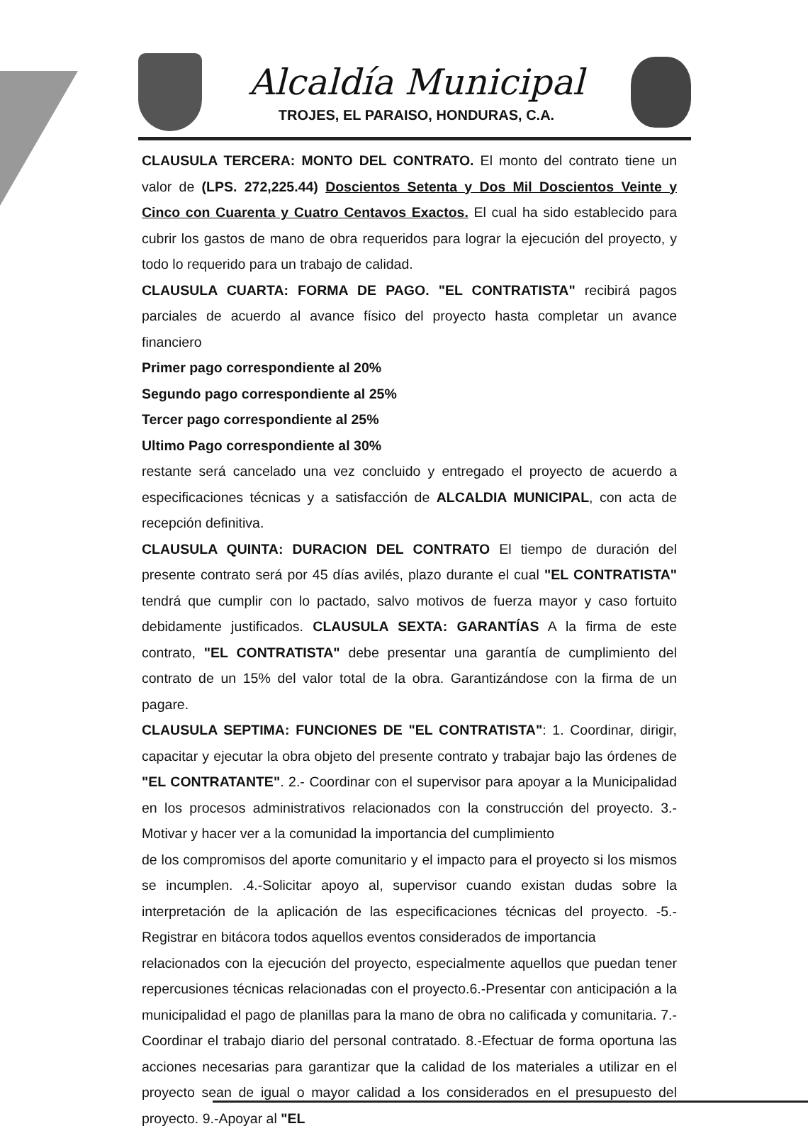Alcaldía Municipal
TROJES, EL PARAISO, HONDURAS, C.A.
CLAUSULA TERCERA: MONTO DEL CONTRATO. El monto del contrato tiene un valor de (LPS. 272,225.44) Doscientos Setenta y Dos Mil Doscientos Veinte y Cinco con Cuarenta y Cuatro Centavos Exactos. El cual ha sido establecido para cubrir los gastos de mano de obra requeridos para lograr la ejecución del proyecto, y todo lo requerido para un trabajo de calidad.
CLAUSULA CUARTA: FORMA DE PAGO. "EL CONTRATISTA" recibirá pagos parciales de acuerdo al avance físico del proyecto hasta completar un avance financiero
Primer pago correspondiente al 20%
Segundo pago correspondiente al 25%
Tercer pago correspondiente al 25%
Ultimo Pago correspondiente al 30%
restante será cancelado una vez concluido y entregado el proyecto de acuerdo a especificaciones técnicas y a satisfacción de ALCALDIA MUNICIPAL, con acta de recepción definitiva.
CLAUSULA QUINTA: DURACION DEL CONTRATO El tiempo de duración del presente contrato será por 45 días avilés, plazo durante el cual "EL CONTRATISTA" tendrá que cumplir con lo pactado, salvo motivos de fuerza mayor y caso fortuito debidamente justificados. CLAUSULA SEXTA: GARANTÍAS A la firma de este contrato, "EL CONTRATISTA" debe presentar una garantía de cumplimiento del contrato de un 15% del valor total de la obra. Garantizándose con la firma de un pagare.
CLAUSULA SEPTIMA: FUNCIONES DE "EL CONTRATISTA": 1. Coordinar, dirigir, capacitar y ejecutar la obra objeto del presente contrato y trabajar bajo las órdenes de "EL CONTRATANTE". 2.- Coordinar con el supervisor para apoyar a la Municipalidad en los procesos administrativos relacionados con la construcción del proyecto. 3.- Motivar y hacer ver a la comunidad la importancia del cumplimiento
de los compromisos del aporte comunitario y el impacto para el proyecto si los mismos se incumplen. .4.-Solicitar apoyo al, supervisor cuando existan dudas sobre la interpretación de la aplicación de las especificaciones técnicas del proyecto. -5.- Registrar en bitácora todos aquellos eventos considerados de importancia
relacionados con la ejecución del proyecto, especialmente aquellos que puedan tener repercusiones técnicas relacionadas con el proyecto.6.-Presentar con anticipación a la municipalidad el pago de planillas para la mano de obra no calificada y comunitaria. 7.-Coordinar el trabajo diario del personal contratado. 8.-Efectuar de forma oportuna las acciones necesarias para garantizar que la calidad de los materiales a utilizar en el proyecto sean de igual o mayor calidad a los considerados en el presupuesto del proyecto. 9.-Apoyar al "EL